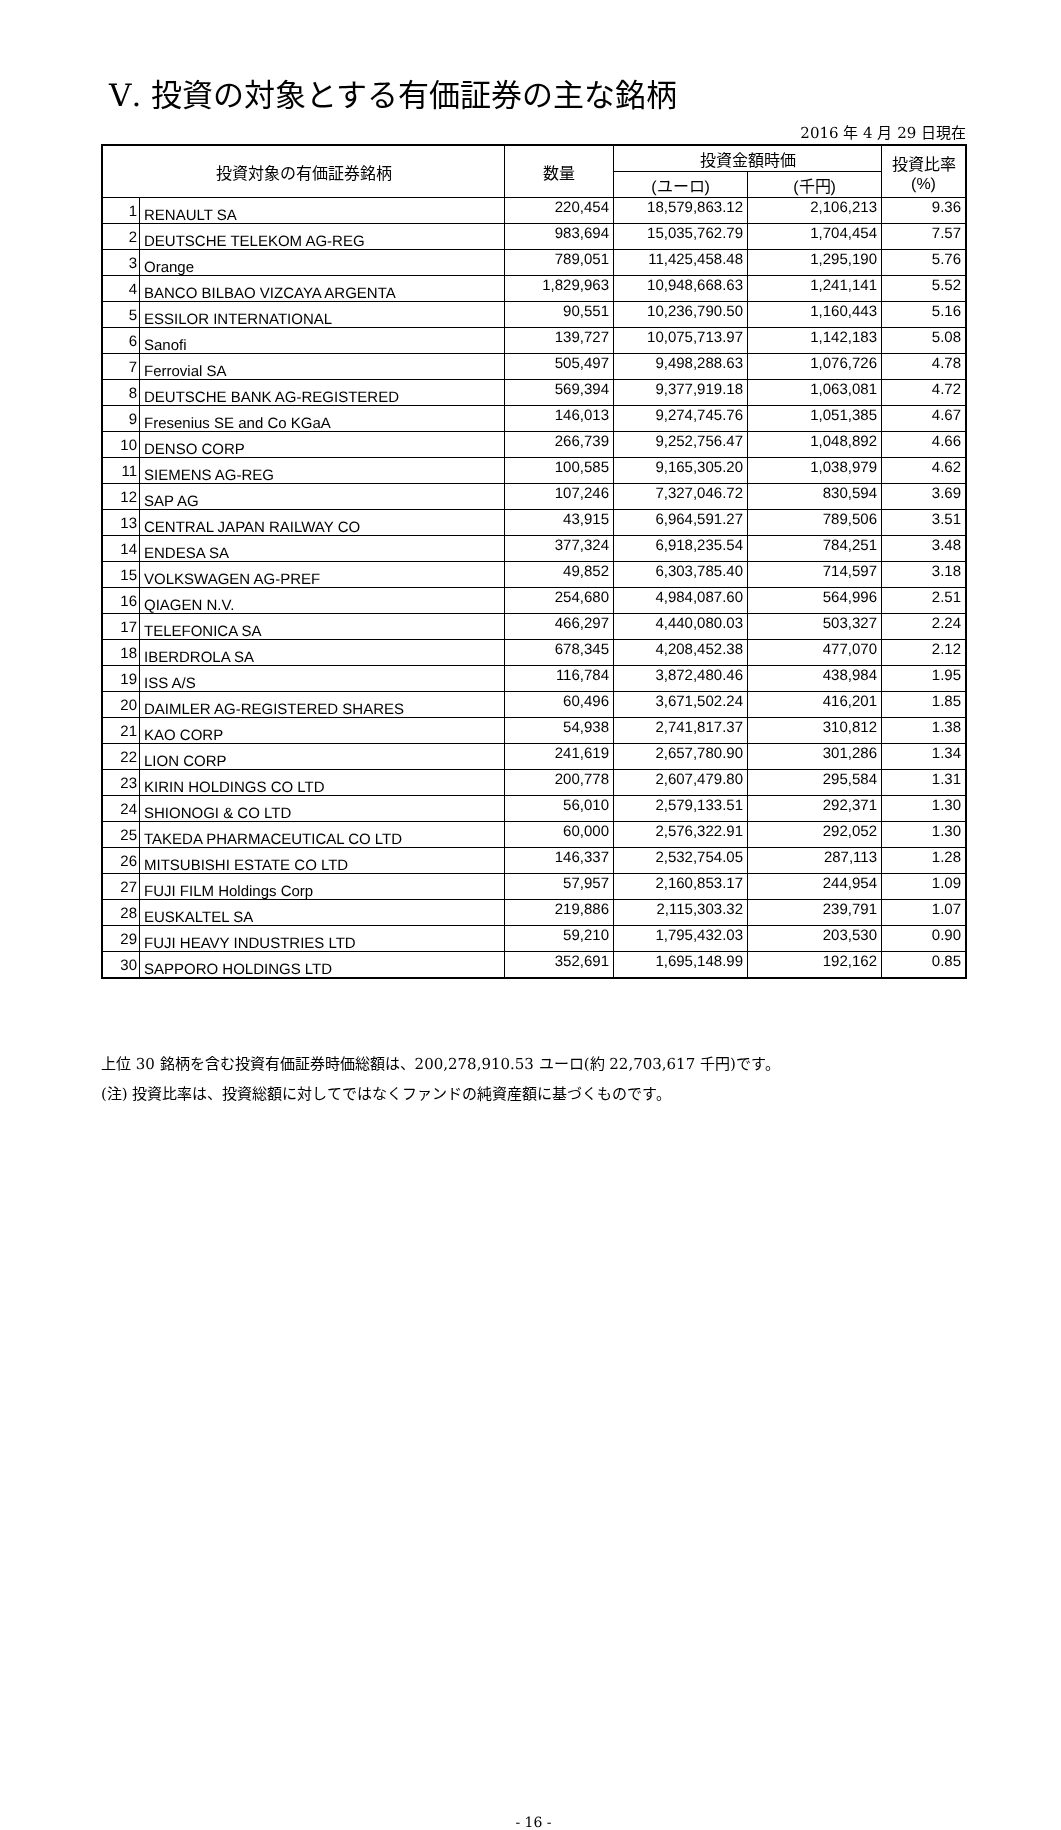Ⅴ. 投資の対象とする有価証券の主な銘柄
2016 年 4 月 29 日現在
| 投資対象の有価証券銘柄 | | 数量 | 投資金額時価 | | 投資比率 (%) |
| --- | --- | --- | --- | --- | --- |
| | | | (ユーロ) | (千円) | |
| 1 | RENAULT SA | 220,454 | 18,579,863.12 | 2,106,213 | 9.36 |
| 2 | DEUTSCHE TELEKOM AG-REG | 983,694 | 15,035,762.79 | 1,704,454 | 7.57 |
| 3 | Orange | 789,051 | 11,425,458.48 | 1,295,190 | 5.76 |
| 4 | BANCO BILBAO VIZCAYA ARGENTA | 1,829,963 | 10,948,668.63 | 1,241,141 | 5.52 |
| 5 | ESSILOR INTERNATIONAL | 90,551 | 10,236,790.50 | 1,160,443 | 5.16 |
| 6 | Sanofi | 139,727 | 10,075,713.97 | 1,142,183 | 5.08 |
| 7 | Ferrovial SA | 505,497 | 9,498,288.63 | 1,076,726 | 4.78 |
| 8 | DEUTSCHE BANK AG-REGISTERED | 569,394 | 9,377,919.18 | 1,063,081 | 4.72 |
| 9 | Fresenius SE and Co KGaA | 146,013 | 9,274,745.76 | 1,051,385 | 4.67 |
| 10 | DENSO CORP | 266,739 | 9,252,756.47 | 1,048,892 | 4.66 |
| 11 | SIEMENS AG-REG | 100,585 | 9,165,305.20 | 1,038,979 | 4.62 |
| 12 | SAP AG | 107,246 | 7,327,046.72 | 830,594 | 3.69 |
| 13 | CENTRAL JAPAN RAILWAY CO | 43,915 | 6,964,591.27 | 789,506 | 3.51 |
| 14 | ENDESA SA | 377,324 | 6,918,235.54 | 784,251 | 3.48 |
| 15 | VOLKSWAGEN AG-PREF | 49,852 | 6,303,785.40 | 714,597 | 3.18 |
| 16 | QIAGEN N.V. | 254,680 | 4,984,087.60 | 564,996 | 2.51 |
| 17 | TELEFONICA SA | 466,297 | 4,440,080.03 | 503,327 | 2.24 |
| 18 | IBERDROLA SA | 678,345 | 4,208,452.38 | 477,070 | 2.12 |
| 19 | ISS A/S | 116,784 | 3,872,480.46 | 438,984 | 1.95 |
| 20 | DAIMLER AG-REGISTERED SHARES | 60,496 | 3,671,502.24 | 416,201 | 1.85 |
| 21 | KAO CORP | 54,938 | 2,741,817.37 | 310,812 | 1.38 |
| 22 | LION CORP | 241,619 | 2,657,780.90 | 301,286 | 1.34 |
| 23 | KIRIN HOLDINGS CO LTD | 200,778 | 2,607,479.80 | 295,584 | 1.31 |
| 24 | SHIONOGI & CO LTD | 56,010 | 2,579,133.51 | 292,371 | 1.30 |
| 25 | TAKEDA PHARMACEUTICAL CO LTD | 60,000 | 2,576,322.91 | 292,052 | 1.30 |
| 26 | MITSUBISHI ESTATE CO LTD | 146,337 | 2,532,754.05 | 287,113 | 1.28 |
| 27 | FUJI FILM Holdings Corp | 57,957 | 2,160,853.17 | 244,954 | 1.09 |
| 28 | EUSKALTEL SA | 219,886 | 2,115,303.32 | 239,791 | 1.07 |
| 29 | FUJI HEAVY INDUSTRIES LTD | 59,210 | 1,795,432.03 | 203,530 | 0.90 |
| 30 | SAPPORO HOLDINGS LTD | 352,691 | 1,695,148.99 | 192,162 | 0.85 |
上位 30 銘柄を含む投資有価証券時価総額は、200,278,910.53 ユーロ(約 22,703,617 千円)です。
(注) 投資比率は、投資総額に対してではなくファンドの純資産額に基づくものです。
- 16 -